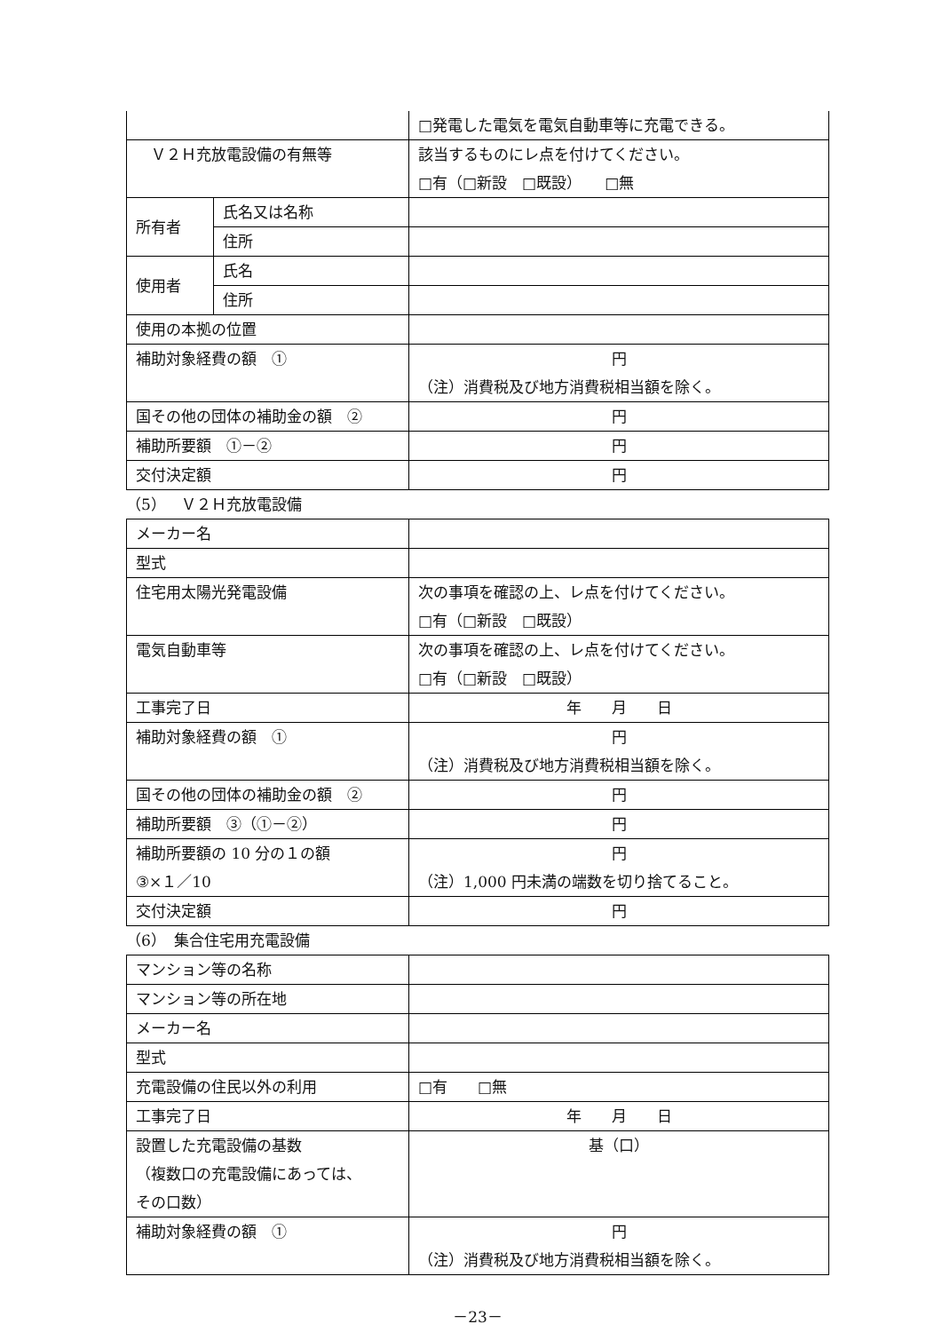| | | □発電した電気を電気自動車等に充電できる。 |
| Ｖ２Ｈ充放電設備の有無等 | | 該当するものにレ点を付けてください。 □有（□新設 □既設） □無 |
| 所有者 | 氏名又は名称 | |
| | 住所 | |
| 使用者 | 氏名 | |
| | 住所 | |
| 使用の本拠の位置 | | |
| 補助対象経費の額 ① | | 円 （注）消費税及び地方消費税相当額を除く。 |
| 国その他の団体の補助金の額 ② | | 円 |
| 補助所要額 ①－② | | 円 |
| 交付決定額 | | 円 |
（5）　Ｖ２Ｈ充放電設備
| メーカー名 | |
| 型式 | |
| 住宅用太陽光発電設備 | 次の事項を確認の上、レ点を付けてください。 □有（□新設 □既設） |
| 電気自動車等 | 次の事項を確認の上、レ点を付けてください。 □有（□新設 □既設） |
| 工事完了日 | 年 月 日 |
| 補助対象経費の額 ① | 円 （注）消費税及び地方消費税相当額を除く。 |
| 国その他の団体の補助金の額 ② | 円 |
| 補助所要額 ③（①－②） | 円 |
| 補助所要額の 10 分の１の額 ③×１／10 | 円 （注）1,000 円未満の端数を切り捨てること。 |
| 交付決定額 | 円 |
（6）　集合住宅用充電設備
| マンション等の名称 | |
| マンション等の所在地 | |
| メーカー名 | |
| 型式 | |
| 充電設備の住民以外の利用 | □有 □無 |
| 工事完了日 | 年 月 日 |
| 設置した充電設備の基数 （複数口の充電設備にあっては、 その口数） | 基（口） |
| 補助対象経費の額 ① | 円 （注）消費税及び地方消費税相当額を除く。 |
－23－